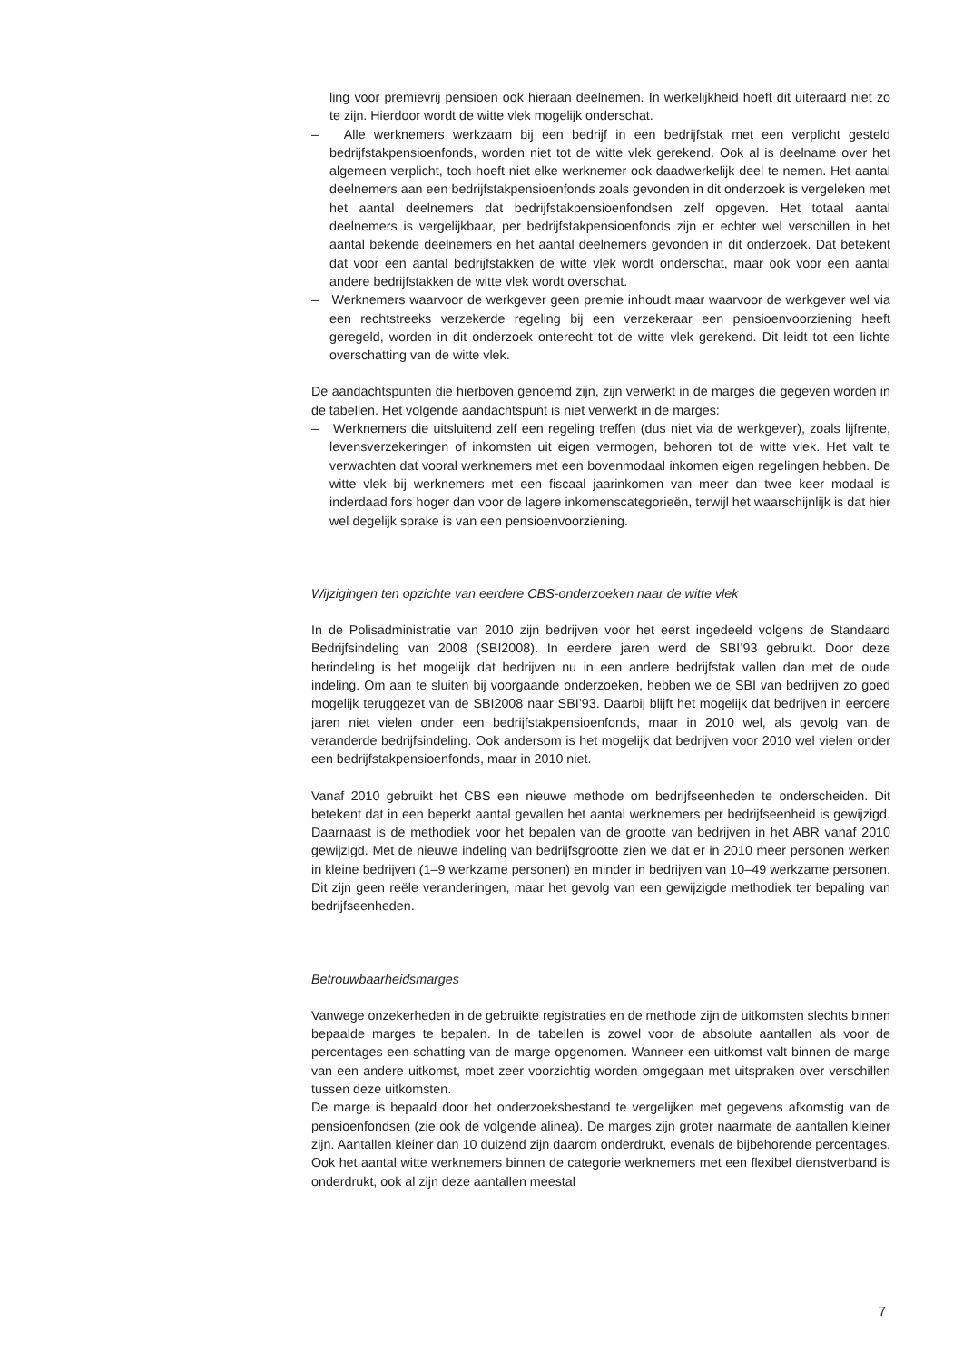ling voor premievrij pensioen ook hieraan deelnemen. In werkelijkheid hoeft dit uiteraard niet zo te zijn. Hierdoor wordt de witte vlek mogelijk onderschat.
– Alle werknemers werkzaam bij een bedrijf in een bedrijfstak met een verplicht gesteld bedrijfstakpensioenfonds, worden niet tot de witte vlek gerekend. Ook al is deelname over het algemeen verplicht, toch hoeft niet elke werknemer ook daadwerkelijk deel te nemen. Het aantal deelnemers aan een bedrijfstakpensioenfonds zoals gevonden in dit onderzoek is vergeleken met het aantal deelnemers dat bedrijfstakpensioenfondsen zelf opgeven. Het totaal aantal deelnemers is vergelijkbaar, per bedrijfstakpensioenfonds zijn er echter wel verschillen in het aantal bekende deelnemers en het aantal deelnemers gevonden in dit onderzoek. Dat betekent dat voor een aantal bedrijfstakken de witte vlek wordt onderschat, maar ook voor een aantal andere bedrijfstakken de witte vlek wordt overschat.
– Werknemers waarvoor de werkgever geen premie inhoudt maar waarvoor de werkgever wel via een rechtstreeks verzekerde regeling bij een verzekeraar een pensioenvoorziening heeft geregeld, worden in dit onderzoek onterecht tot de witte vlek gerekend. Dit leidt tot een lichte overschatting van de witte vlek.
De aandachtspunten die hierboven genoemd zijn, zijn verwerkt in de marges die gegeven worden in de tabellen. Het volgende aandachtspunt is niet verwerkt in de marges:
– Werknemers die uitsluitend zelf een regeling treffen (dus niet via de werkgever), zoals lijfrente, levensverzekeringen of inkomsten uit eigen vermogen, behoren tot de witte vlek. Het valt te verwachten dat vooral werknemers met een bovenmodaal inkomen eigen regelingen hebben. De witte vlek bij werknemers met een fiscaal jaarinkomen van meer dan twee keer modaal is inderdaad fors hoger dan voor de lagere inkomenscategorieën, terwijl het waarschijnlijk is dat hier wel degelijk sprake is van een pensioenvoorziening.
Wijzigingen ten opzichte van eerdere CBS-onderzoeken naar de witte vlek
In de Polisadministratie van 2010 zijn bedrijven voor het eerst ingedeeld volgens de Standaard Bedrijfsindeling van 2008 (SBI2008). In eerdere jaren werd de SBI’93 gebruikt. Door deze herindeling is het mogelijk dat bedrijven nu in een andere bedrijfstak vallen dan met de oude indeling. Om aan te sluiten bij voorgaande onderzoeken, hebben we de SBI van bedrijven zo goed mogelijk teruggezet van de SBI2008 naar SBI’93. Daarbij blijft het mogelijk dat bedrijven in eerdere jaren niet vielen onder een bedrijfstakpensioenfonds, maar in 2010 wel, als gevolg van de veranderde bedrijfsindeling. Ook andersom is het mogelijk dat bedrijven voor 2010 wel vielen onder een bedrijfstakpensioenfonds, maar in 2010 niet.
Vanaf 2010 gebruikt het CBS een nieuwe methode om bedrijfseenheden te onderscheiden. Dit betekent dat in een beperkt aantal gevallen het aantal werknemers per bedrijfseenheid is gewijzigd. Daarnaast is de methodiek voor het bepalen van de grootte van bedrijven in het ABR vanaf 2010 gewijzigd. Met de nieuwe indeling van bedrijfsgrootte zien we dat er in 2010 meer personen werken in kleine bedrijven (1–9 werkzame personen) en minder in bedrijven van 10–49 werkzame personen. Dit zijn geen reële veranderingen, maar het gevolg van een gewijzigde methodiek ter bepaling van bedrijfseenheden.
Betrouwbaarheidsmarges
Vanwege onzekerheden in de gebruikte registraties en de methode zijn de uitkomsten slechts binnen bepaalde marges te bepalen. In de tabellen is zowel voor de absolute aantallen als voor de percentages een schatting van de marge opgenomen. Wanneer een uitkomst valt binnen de marge van een andere uitkomst, moet zeer voorzichtig worden omgegaan met uitspraken over verschillen tussen deze uitkomsten.
De marge is bepaald door het onderzoeksbestand te vergelijken met gegevens afkomstig van de pensioenfondsen (zie ook de volgende alinea). De marges zijn groter naarmate de aantallen kleiner zijn. Aantallen kleiner dan 10 duizend zijn daarom onderdrukt, evenals de bijbehorende percentages. Ook het aantal witte werknemers binnen de categorie werknemers met een flexibel dienstverband is onderdrukt, ook al zijn deze aantallen meestal
7